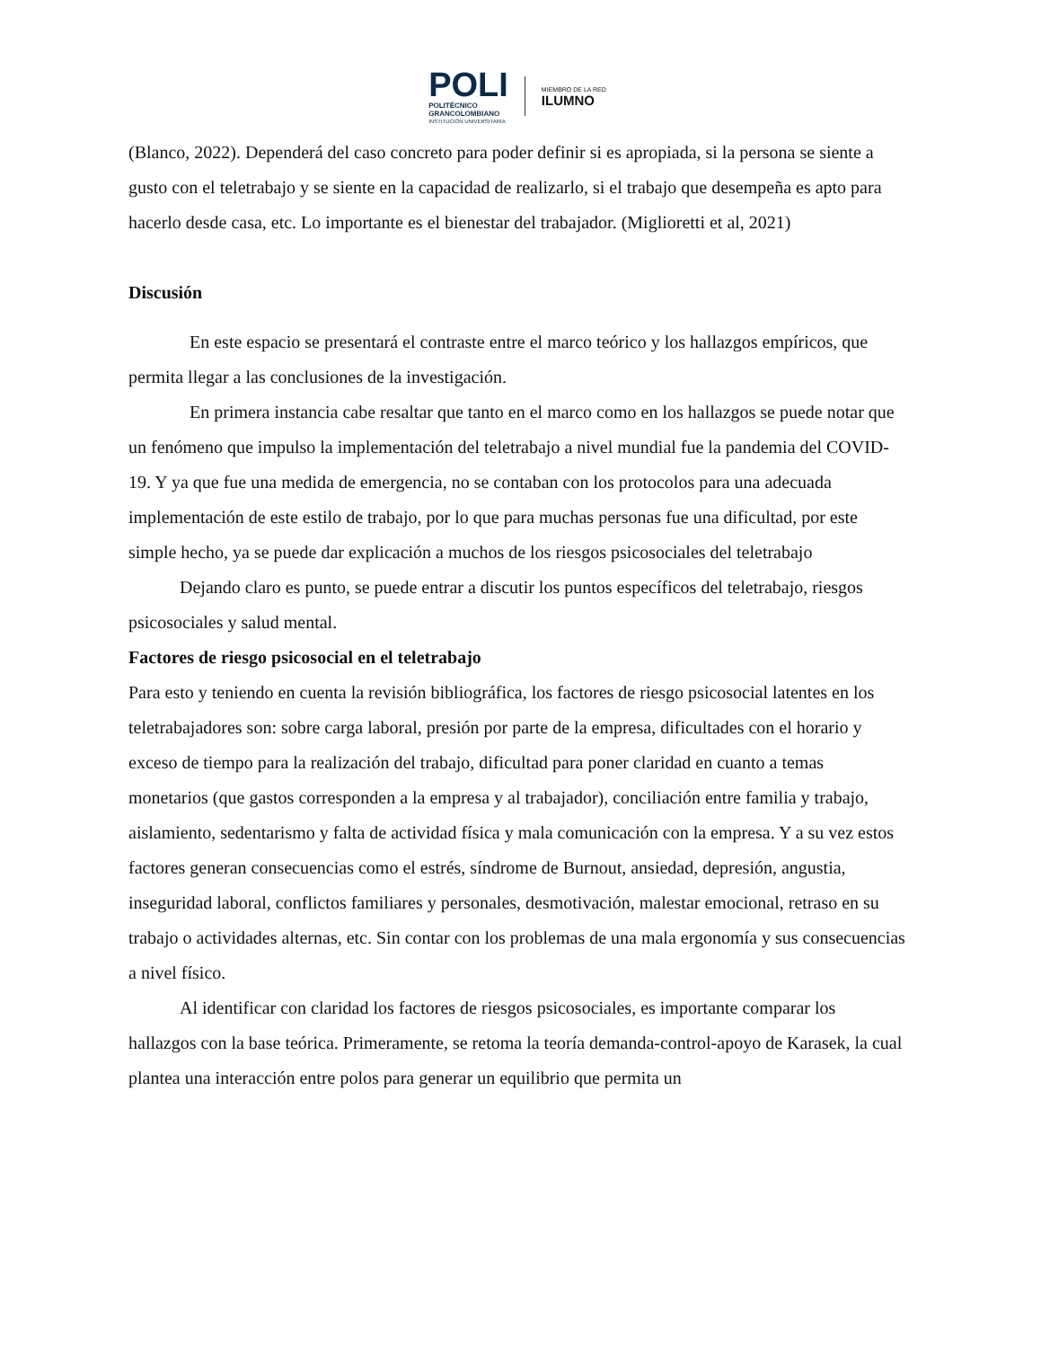POLI
POLITÉCNICO
GRANCOLOMBIANO
INSTITUCIÓN UNIVERSITARIA
MIEMBRO DE LA RED
ILUMNO
(Blanco, 2022). Dependerá del caso concreto para poder definir si es apropiada, si la persona se siente a gusto con el teletrabajo y se siente en la capacidad de realizarlo, si el trabajo que desempeña es apto para hacerlo desde casa, etc. Lo importante es el bienestar del trabajador. (Miglioretti et al, 2021)
Discusión
En este espacio se presentará el contraste entre el marco teórico y los hallazgos empíricos, que permita llegar a las conclusiones de la investigación.
En primera instancia cabe resaltar que tanto en el marco como en los hallazgos se puede notar que un fenómeno que impulso la implementación del teletrabajo a nivel mundial fue la pandemia del COVID-19. Y ya que fue una medida de emergencia, no se contaban con los protocolos para una adecuada implementación de este estilo de trabajo, por lo que para muchas personas fue una dificultad, por este simple hecho, ya se puede dar explicación a muchos de los riesgos psicosociales del teletrabajo
Dejando claro es punto, se puede entrar a discutir los puntos específicos del teletrabajo, riesgos psicosociales y salud mental.
Factores de riesgo psicosocial en el teletrabajo
Para esto y teniendo en cuenta la revisión bibliográfica, los factores de riesgo psicosocial latentes en los teletrabajadores son: sobre carga laboral, presión por parte de la empresa, dificultades con el horario y exceso de tiempo para la realización del trabajo, dificultad para poner claridad en cuanto a temas monetarios (que gastos corresponden a la empresa y al trabajador), conciliación entre familia y trabajo, aislamiento, sedentarismo y falta de actividad física y mala comunicación con la empresa. Y a su vez estos factores generan consecuencias como el estrés, síndrome de Burnout, ansiedad, depresión, angustia, inseguridad laboral, conflictos familiares y personales, desmotivación, malestar emocional, retraso en su trabajo o actividades alternas, etc. Sin contar con los problemas de una mala ergonomía y sus consecuencias a nivel físico.
Al identificar con claridad los factores de riesgos psicosociales, es importante comparar los hallazgos con la base teórica. Primeramente, se retoma la teoría demanda-control-apoyo de Karasek, la cual plantea una interacción entre polos para generar un equilibrio que permita un